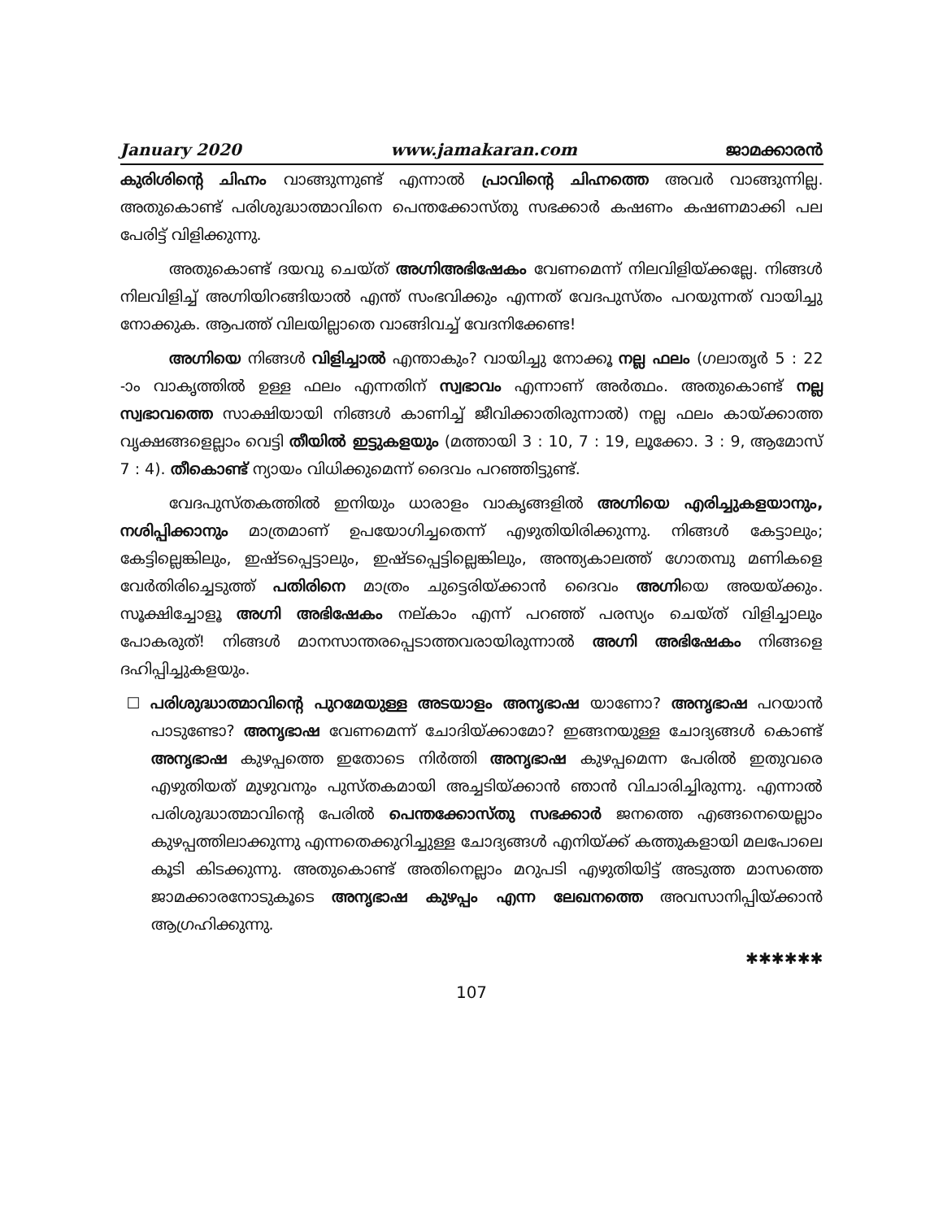January 2020 www.jamakaran.com ജാമക്കാരൻ
കുരിശിന്റെ ചിഹ്നം വാങ്ങുന്നുണ്ട് എന്നാൽ പ്രാവിന്റെ ചിഹ്നത്തെ അവർ വാങ്ങുന്നില്ല. അതുകൊണ്ട് പരിശുദ്ധാത്മാവിനെ പെന്തക്കോസ്തു സഭക്കാർ കഷണം കഷണമാക്കി പല പേരിട്ട് വിളിക്കുന്നു.
അതുകൊണ്ട് ദയവു ചെയ്ത് അഗ്നിഅഭിഷേകം വേണമെന്ന് നിലവിളിയ്ക്കല്ലേ. നിങ്ങൾ നിലവിളിച്ച് അഗ്നിയിറങ്ങിയാൽ എന്ത് സംഭവിക്കും എന്നത് വേദപുസ്തം പറയുന്നത് വായിച്ചു നോക്കുക. ആപത്ത് വിലയില്ലാതെ വാങ്ങിവച്ച് വേദനിക്കേണ്ട!
അഗ്നിയെ നിങ്ങൾ വിളിച്ചാൽ എന്താകും? വായിച്ചു നോക്കൂ നല്ല ഫലം (ഗലാതൃർ 5 : 22 -ാം വാകൃത്തിൽ ഉള്ള ഫലം എന്നതിന് സ്വഭാവം എന്നാണ് അർത്ഥം. അതുകൊണ്ട് നല്ല സ്വഭാവത്തെ സാക്ഷിയായി നിങ്ങൾ കാണിച്ച് ജീവിക്കാതിരുന്നാൽ) നല്ല ഫലം കായ്ക്കാത്ത വൃക്ഷങ്ങളെല്ലാം വെട്ടി തീയിൽ ഇട്ടുകളയും (മത്തായി 3 : 10, 7 : 19, ലൂക്കോ. 3 : 9, ആമോസ് 7 : 4). തീകൊണ്ട് ന്യായം വിധിക്കുമെന്ന് ദൈവം പറഞ്ഞിട്ടുണ്ട്.
വേദപുസ്തകത്തിൽ ഇനിയും ധാരാളം വാകൃങ്ങളിൽ അഗ്നിയെ എരിച്ചുകളയാനും, നശിപ്പിക്കാനും മാത്രമാണ് ഉപയോഗിച്ചതെന്ന് എഴുതിയിരിക്കുന്നു. നിങ്ങൾ കേട്ടാലും; കേട്ടില്ലെങ്കിലും, ഇഷ്ടപ്പെട്ടാലും, ഇഷ്ടപ്പെട്ടില്ലെങ്കിലും, അന്ത്യകാലത്ത് ഗോതമ്പു മണികളെ വേർതിരിച്ചെടുത്ത് പതിരിനെ മാത്രം ചുട്ടെരിയ്ക്കാൻ ദൈവം അഗ്നിയെ അയയ്ക്കും. സൂക്ഷിച്ചോളൂ അഗ്നി അഭിഷേകം നല്കാം എന്ന് പറഞ്ഞ് പരസ്യം ചെയ്ത് വിളിച്ചാലും പോകരുത്! നിങ്ങൾ മാനസാന്തരപ്പെടാത്തവരായിരുന്നാൽ അഗ്നി അഭിഷേകം നിങ്ങളെ ദഹിപ്പിച്ചുകളയും.
☐ പരിശുദ്ധാത്മാവിന്റെ പുറമേയുള്ള അടയാളം അനൃഭാഷ യാണോ? അനൃഭാഷ പറയാൻ പാടുണ്ടോ? അനൃഭാഷ വേണമെന്ന് ചോദിയ്ക്കാമോ? ഇങ്ങനയുള്ള ചോദ്യങ്ങൾ കൊണ്ട് അനൃഭാഷ കുഴപ്പത്തെ ഇതോടെ നിർത്തി അനൃഭാഷ കുഴപ്പമെന്ന പേരിൽ ഇതുവരെ എഴുതിയത് മുഴുവനും പുസ്തകമായി അച്ചടിയ്ക്കാൻ ഞാൻ വിചാരിച്ചിരുന്നു. എന്നാൽ പരിശുദ്ധാത്മാവിന്റെ പേരിൽ പെന്തക്കോസ്തു സഭക്കാർ ജനത്തെ എങ്ങനെയെല്ലാം കുഴപ്പത്തിലാക്കുന്നു എന്നതെക്കുറിച്ചുള്ള ചോദ്യങ്ങൾ എനിയ്ക്ക് കത്തുകളായി മലപോലെ കൂടി കിടക്കുന്നു. അതുകൊണ്ട് അതിനെല്ലാം മറുപടി എഴുതിയിട്ട് അടുത്ത മാസത്തെ ജാമക്കാരനോടുകൂടെ അനൃഭാഷ കുഴപ്പം എന്ന ലേഖനത്തെ അവസാനിപ്പിയ്ക്കാൻ ആഗ്രഹിക്കുന്നു.
✱✱✱✱✱✱
107